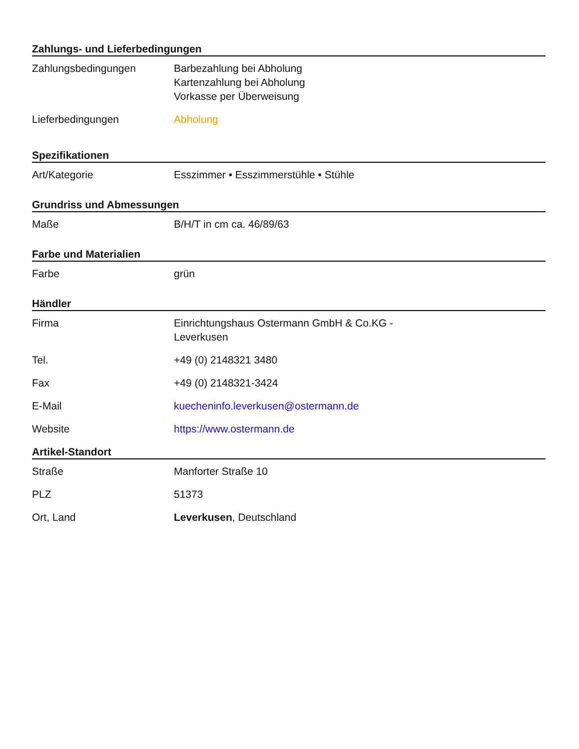Zahlungs- und Lieferbedingungen
| Zahlungsbedingungen | Barbezahlung bei Abholung Kartenzahlung bei Abholung Vorkasse per Überweisung |
| Lieferbedingungen | Abholung |
Spezifikationen
| Art/Kategorie | Esszimmer • Esszimmerstühle • Stühle |
Grundriss und Abmessungen
| Maße | B/H/T in cm ca. 46/89/63 |
Farbe und Materialien
| Farbe | grün |
Händler
| Firma | Einrichtungshaus Ostermann GmbH & Co.KG - Leverkusen |
| Tel. | +49 (0) 2148321 3480 |
| Fax | +49 (0) 2148321-3424 |
| E-Mail | kuecheninfo.leverkusen@ostermann.de |
| Website | https://www.ostermann.de |
Artikel-Standort
| Straße | Manforter Straße 10 |
| PLZ | 51373 |
| Ort, Land | Leverkusen , Deutschland |